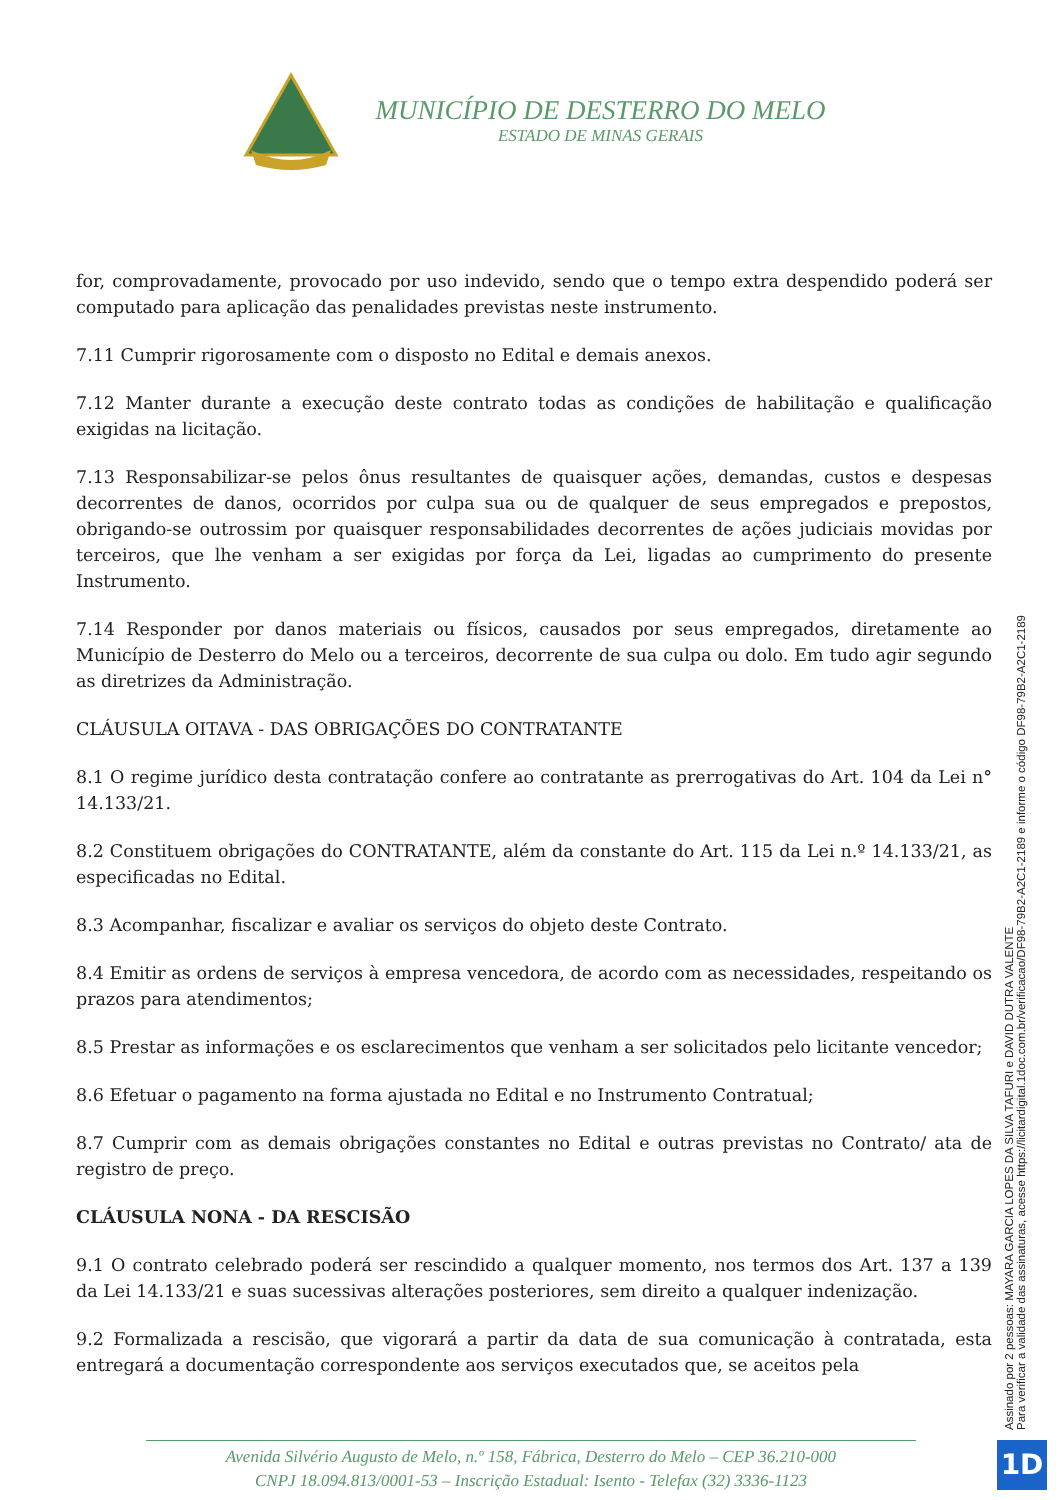MUNICÍPIO DE DESTERRO DO MELO
ESTADO DE MINAS GERAIS
for, comprovadamente, provocado por uso indevido, sendo que o tempo extra despendido poderá ser computado para aplicação das penalidades previstas neste instrumento.
7.11 Cumprir rigorosamente com o disposto no Edital e demais anexos.
7.12 Manter durante a execução deste contrato todas as condições de habilitação e qualificação exigidas na licitação.
7.13 Responsabilizar-se pelos ônus resultantes de quaisquer ações, demandas, custos e despesas decorrentes de danos, ocorridos por culpa sua ou de qualquer de seus empregados e prepostos, obrigando-se outrossim por quaisquer responsabilidades decorrentes de ações judiciais movidas por terceiros, que lhe venham a ser exigidas por força da Lei, ligadas ao cumprimento do presente Instrumento.
7.14 Responder por danos materiais ou físicos, causados por seus empregados, diretamente ao Município de Desterro do Melo ou a terceiros, decorrente de sua culpa ou dolo. Em tudo agir segundo as diretrizes da Administração.
CLÁUSULA OITAVA - DAS OBRIGAÇÕES DO CONTRATANTE
8.1 O regime jurídico desta contratação confere ao contratante as prerrogativas do Art. 104 da Lei n° 14.133/21.
8.2 Constituem obrigações do CONTRATANTE, além da constante do Art. 115 da Lei n.º 14.133/21, as especificadas no Edital.
8.3 Acompanhar, fiscalizar e avaliar os serviços do objeto deste Contrato.
8.4 Emitir as ordens de serviços à empresa vencedora, de acordo com as necessidades, respeitando os prazos para atendimentos;
8.5 Prestar as informações e os esclarecimentos que venham a ser solicitados pelo licitante vencedor;
8.6 Efetuar o pagamento na forma ajustada no Edital e no Instrumento Contratual;
8.7 Cumprir com as demais obrigações constantes no Edital e outras previstas no Contrato/ ata de registro de preço.
CLÁUSULA NONA - DA RESCISÃO
9.1 O contrato celebrado poderá ser rescindido a qualquer momento, nos termos dos Art. 137 a 139 da Lei 14.133/21 e suas sucessivas alterações posteriores, sem direito a qualquer indenização.
9.2 Formalizada a rescisão, que vigorará a partir da data de sua comunicação à contratada, esta entregará a documentação correspondente aos serviços executados que, se aceitos pela
Assinado por 2 pessoas: MAYARA GARCIA LOPES DA SILVA TAFURI e DAVID DUTRA VALENTE
Para verificar a validade das assinaturas, acesse https://licitardigital.1doc.com.br/verificacao/DF98-79B2-A2C1-2189 e informe o código DF98-79B2-A2C1-2189
Avenida Silvério Augusto de Melo, n.º 158, Fábrica, Desterro do Melo – CEP 36.210-000
CNPJ 18.094.813/0001-53 – Inscrição Estadual: Isento - Telefax (32) 3336-1123
1D